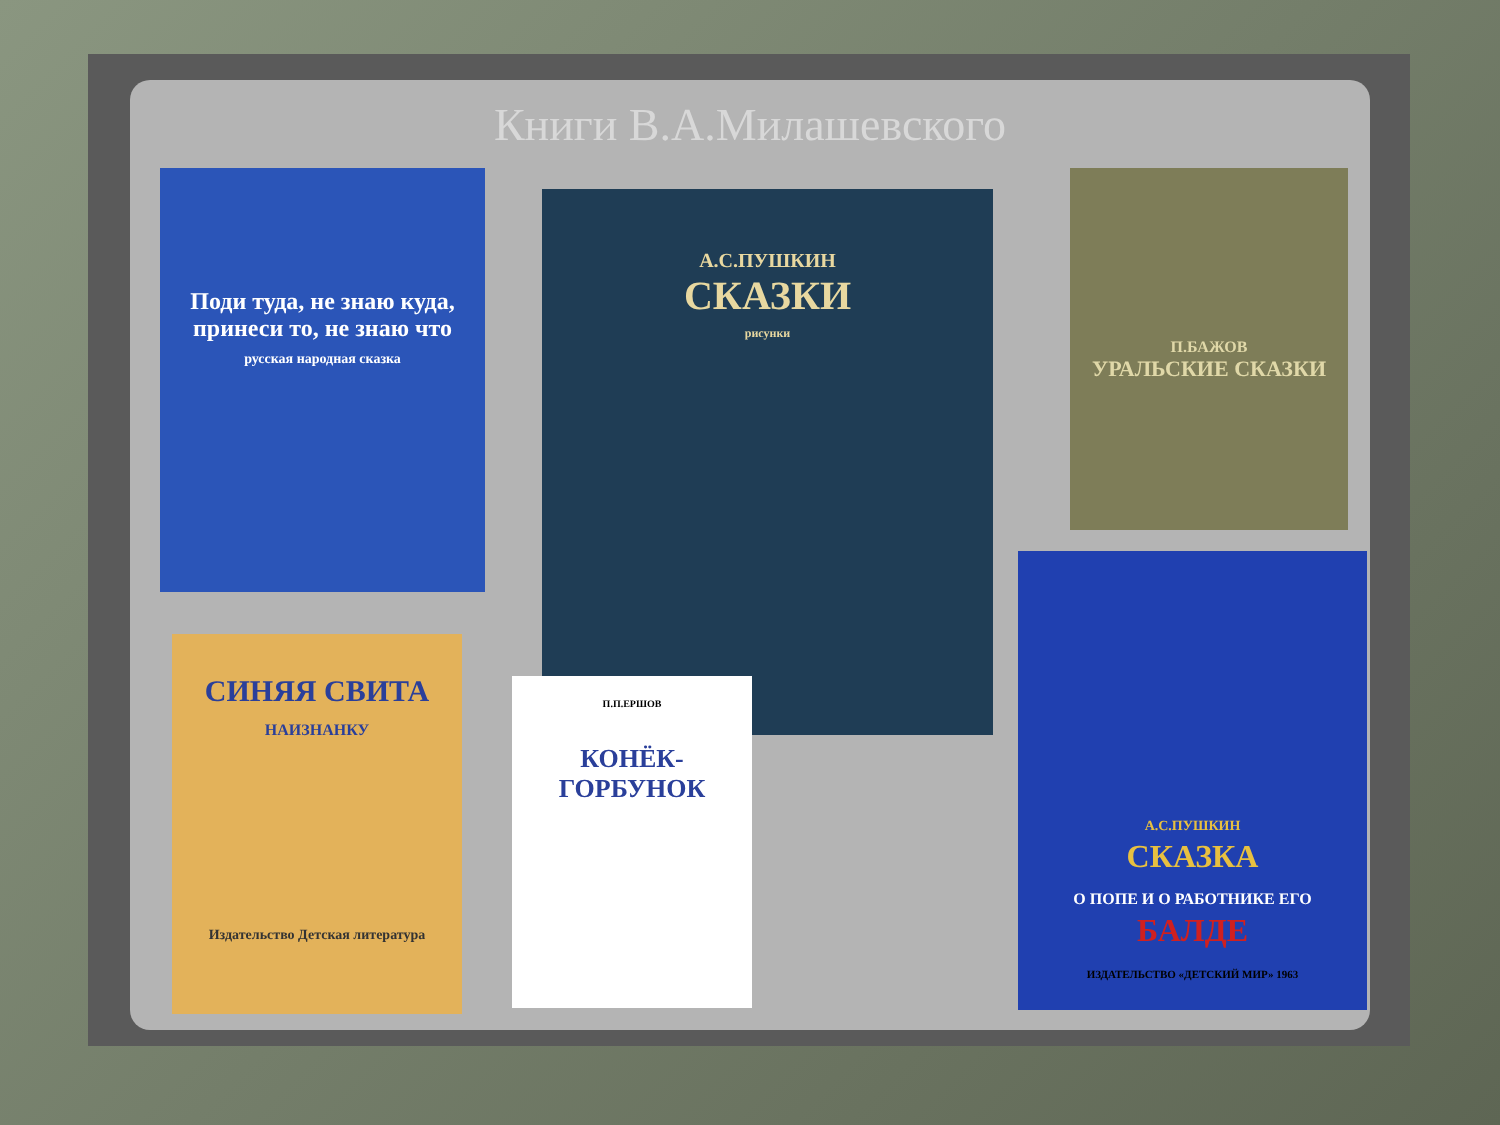Книги В.А.Милашевского
Поди туда, не знаю куда, принеси то, не знаю что
русская народная сказка
А.С.ПУШКИН
СКАЗКИ
рисунки
П.БАЖОВ
УРАЛЬСКИЕ СКАЗКИ
СИНЯЯ СВИТА
НАИЗНАНКУ
Издательство Детская литература
П.П.ЕРШОВ
КОНЁК-ГОРБУНОК
А.С.ПУШКИН
СКАЗКА
О ПОПЕ И О РАБОТНИКЕ ЕГО
БАЛДЕ
ИЗДАТЕЛЬСТВО «ДЕТСКИЙ МИР» 1963